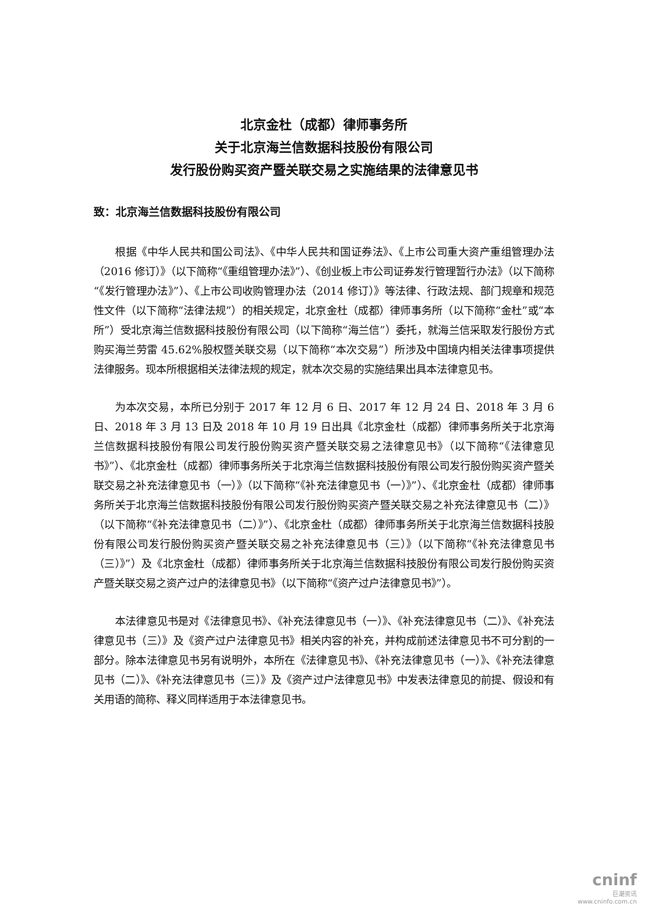北京金杜（成都）律师事务所
关于北京海兰信数据科技股份有限公司
发行股份购买资产暨关联交易之实施结果的法律意见书
致：北京海兰信数据科技股份有限公司
根据《中华人民共和国公司法》、《中华人民共和国证券法》、《上市公司重大资产重组管理办法（2016 修订）》（以下简称“《重组管理办法》”）、《创业板上市公司证券发行管理暂行办法》（以下简称“《发行管理办法》”）、《上市公司收购管理办法（2014 修订）》等法律、行政法规、部门规章和规范性文件（以下简称“法律法规”）的相关规定，北京金杜（成都）律师事务所（以下简称“金杜”或“本所”）受北京海兰信数据科技股份有限公司（以下简称“海兰信”）委托，就海兰信采取发行股份方式购买海兰劳雷 45.62%股权暨关联交易（以下简称“本次交易”）所涉及中国境内相关法律事项提供法律服务。现本所根据相关法律法规的规定，就本次交易的实施结果出具本法律意见书。
为本次交易，本所已分别于 2017 年 12 月 6 日、2017 年 12 月 24 日、2018 年 3 月 6 日、2018 年 3 月 13 日及 2018 年 10 月 19 日出具《北京金杜（成都）律师事务所关于北京海兰信数据科技股份有限公司发行股份购买资产暨关联交易之法律意见书》（以下简称“《法律意见书》”）、《北京金杜（成都）律师事务所关于北京海兰信数据科技股份有限公司发行股份购买资产暨关联交易之补充法律意见书（一）》（以下简称“《补充法律意见书（一）》”）、《北京金杜（成都）律师事务所关于北京海兰信数据科技股份有限公司发行股份购买资产暨关联交易之补充法律意见书（二）》（以下简称“《补充法律意见书（二）》”）、《北京金杜（成都）律师事务所关于北京海兰信数据科技股份有限公司发行股份购买资产暨关联交易之补充法律意见书（三）》（以下简称“《补充法律意见书（三）》”）及《北京金杜（成都）律师事务所关于北京海兰信数据科技股份有限公司发行股份购买资产暨关联交易之资产过户的法律意见书》（以下简称“《资产过户法律意见书》”）。
本法律意见书是对《法律意见书》、《补充法律意见书（一）》、《补充法律意见书（二）》、《补充法律意见书（三）》及《资产过户法律意见书》相关内容的补充，并构成前述法律意见书不可分割的一部分。除本法律意见书另有说明外，本所在《法律意见书》、《补充法律意见书（一）》、《补充法律意见书（二）》、《补充法律意见书（三）》及《资产过户法律意见书》中发表法律意见的前提、假设和有关用语的简称、释义同样适用于本法律意见书。
cninf
巨潮资讯
www.cninfo.com.cn